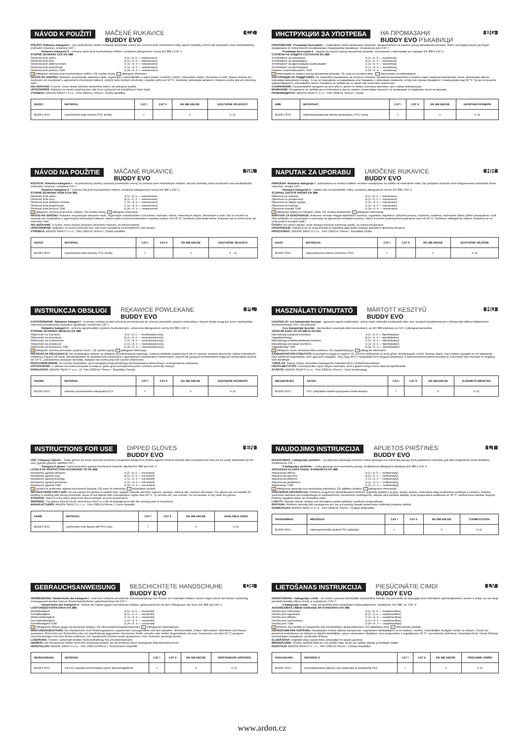NÁVOD K POUŽITÍ MÁČENÉ RUKAVICE
BUDDY EVO CZ
POUŽITÍ: Rukavice kategorie I - jsou jednoduchý osobní ochranný prostředek určený pro ochranu před minimálními riziky, jejichž následky mohou být uživatelem včas předpokládány (zahradní rukavice), označeny CAT I.
Rukavice kategorie II - ochrana rukou proti mechanickým rizikům, označené piktogramem normy EN 388 a CAT II.
STUPNĚ OCHRANY DLE EN 388:
Odolnost proti oděru: A (1—4; X — netestováno) Odolnost proti řezu: B (1—5; X — netestováno) Odolnost proti dalšímu trhání: C (1—4; X — netestováno) Odolnost proti propíchnutí: D (1—4; X — netestováno) Odolnost proti prořezu TDM: E (A—F; X — netestováno)
✋ piktogram ochrana proti mechanickým rizikům; CE značka shody; i piktogram informace
NÁVOD NA ÚDRŽBU: Rukavice nevystavujte sálavému teplu, organickým rozpouštědlům a jejich parám, mazivům, tukům, minerálním olejům, žíravinám a vodě. Nejsou vhodné pro svařování ani manipulaci s agresivními chemickými látkami, ostrými nebo horkými předměty o teplotě vyšší než 50 °C. Nečistoty odstraňujte kartáčem. Rukavice nelze prát ani chemicky čistit.
SKLADOVÁNÍ: V suchu, mimo dosah přímého slunečního záření, při pokojové teplotě.
UPOZORNĚNÍ: Rukavice se nesmí používat tam, kde hrozí zachycení do pohyblivých částí strojů.
VÝROBCE: ARDON SAFETY s.r.o., Tržní 2902/14, Přerov I, Česká republika
| NÁZEV | MATERIÁL | CAT I | CAT II | EN 388 ABCDE | DOSTUPNÉ VELIKOSTI |
| --- | --- | --- | --- | --- | --- |
| BUDDY EVO | nylon/bavlna úplet máčený PVC terčíky | ✓ | | X | 6–11 |
NÁVOD NA POUŽITIE MÁČANÉ RUKAVICE
BUDDY EVO SK
POUŽITIE: Rukavice kategórie I – sú jednoduchý osobný ochranný prostriedok určený na ochranu pred minimálnymi rizikami, ktorých následky môže používateľ včas predpokladať (záhradné rukavice), označené CAT I.
Rukavice kategórie II – ochrana rúk proti mechanickým rizikám, označené piktogramom normy EN 388 a CAT II.
STUPNE OCHRANY PODĽA EN 388:
Odolnosť proti oderu: A (1—4; X — netestované) Odolnosť proti rezu: B (1—5; X — netestované) Odolnosť proti ďalšiemu trhaniu: C (1—4; X — netestované) Odolnosť proti prepichnutiu: D (1—4; X — netestované) Odolnosť proti prerezu TDM: E (A—F; X — netestované)
✋ piktogram ochrana proti mech. rizikám; CE značka zhody; i piktogram informácie
NÁVOD NA ÚDRŽBU: Rukavice nevystavujte sálavému teplu, organickým rozpúšťadlám a ich parám, mazivám, tukom, minerálnym olejom, žieravinám a vode. Nie sú vhodné na zváranie ani manipuláciu s agresívnymi chemickými látkami, ostrými alebo horúcimi predmetmi s teplotou vyššou než 50 °C. Nečistoty odstraňujte kefou. Rukavice nie je možné prať ani chemicky čistiť.
SKLADOVANIE: V suchu, mimo dosahu priameho slnečného žiarenia, pri izbovej teplote.
UPOZORNENIE: Rukavice sa nesmú používať tam, kde hrozí zachytenie do pohyblivých častí strojov.
VÝROBCA: ARDON SAFETY s.r.o., Tržní 2902/14, Přerov I, Česká republika
| NÁZOV | MATERIÁL | CAT I | CAT II | EN 388 ABCDE | DOSTUPNÉ VEĽKOSTI |
| --- | --- | --- | --- | --- | --- |
| BUDDY EVO | nylon/bavlna úplet máčaný, PVC terčíky | ✓ | | X | 6 – 11 |
INSTRUKCJA OBSŁUGI RĘKAWICE POWLEKANE
BUDDY EVO PL
ZASTOSOWANIE: Rękawice kategorii I - to prosty osobisty środek ochronny przeznaczony do ochrony przeciwko ryzykom minimalnym, których skutki mogą być przez użytkownika zawczasu przewidziane (rękawice ogrodowe), oznaczone CAT I.
Rękawice kategorii II - ochrona rąk przeciwko ryzykom mechanicznym, oznaczone piktogramem normy EN 388 i CAT II.
STOPNIE OCHRONY WEDŁUG EN 388:
Odporność na ścieranie: A (1—4; X — niedoświadczony) Odporność na przecięcie: B (1—5; X — niedoświadczony) Odporność na rozdzieranie: C (1—4; X — niedoświadczony) Odporność na przekłucie: D (1—4; X — niedoświadczony) Odporność na przecięcie TDM: E (A—F; X — niedoświadczony)
✋ piktogram ochrona przeciwko ryzykom mech.; CE symbol zgody; i piktogram informacje
INSTRUKCJA PIELĘGNACJI: Nie wystawiajcie rękawic na działanie promieniowania cieplnego, rozpuszczalników organicznych lub ich oparów, smarów, tłuszczów, olejów mineralnych, substancji żrących lub wody. Nieodpowiednie do spawania lub manipulacji z agresywnymi substancjami chemicznymi, ostrymi lub gorącymi przedmiotami mającymi temperaturę wyższą niż 50 °C. Zabrudzenia usuwajcie szczotką. Rękawic nie można prać lub czyścić chemicznie.
PRZECHOWYWANIE: W suchym środowisku, poza zasięgiem bezpośredniego promieniowania słonecznego, w temperaturze pokojowej.
OSTRZEŻENIE: Z rękawic nie wolno korzystać w miejscu, gdzie grozi pochwycenie przez ruchome elementy maszyn.
PRODUCENT: ARDON SAFETY s.r.o., Ul. Tržní 2902/14, Přerov I, Republika Czeska
| NAZWA | MATERIAŁ | CAT I | CAT II | EN 388 ABCDE | DOSTĘPNE ROZMIARY |
| --- | --- | --- | --- | --- | --- |
| BUDDY EVO | dzianina nylon/bawełna nakrapiana PCV | ✓ | | X | 6–11 |
INSTRUCTIONS FOR USE DIPPED GLOVES
BUDDY EVO EN
USE: Category I gloves - These gloves are basic personal protective equipment designed to protect against minimal hazards with consequences that can be easily anticipated by the user (garden gloves), labelled CAT I.
Category II gloves - hand protection against mechanical hazards, labelled EN 388 and CAT II.
LEVELS OF PROTECTION ACCORDING TO EN 388:
Resistance against abrasion: A (1—4; X — not tested) Resistance against cuts: B (1—5; X — not tested) Resistance against tearings: C (1—4; X — not tested) Resistance against punctures: D (1—4; X — not tested) Resistance against TDM: E (A—F; X — not tested)
✋ symbol for protection against mechanical hazards; CE mark of conformity; i information symbol
INSTRUCTIONS FOR CARE: Do not expose the gloves to radiant heat, organic solvents and their vapours, greases, mineral oils, caustics and water. The gloves are not suitable for welding or working with strong chemicals, sharp or hot objects with a temperature higher than 50 °C. To remove dirt, use a brush. Do not launder or dry clean the gloves.
STORAGE: Store in a dry place away from direct sunlight, at room temperature.
WARNING: The gloves should not be used where there is a risk of entanglement with the moving parts of machinery.
MANUFACTURER: ARDON SAFETY s. r. o., Tržní 2902/14 Přerov I, Czech Republic
| NAME | MATERIAL | CAT I | CAT II | EN 388 ABCDE | AVAILABLE SIZES |
| --- | --- | --- | --- | --- | --- |
| BUDDY EVO | nylon/cotton knit dipped with PVC dots | ✓ | | X | 6–11 |
GEBRAUCHSANWEISUNG BESCHICHTETE HANDSCHUHE
BUDDY EVO DE
VERWENDUNG: Handschuhe der Kategorie I - sind eine einfache persönliche Schutzausrüstung zum Schutz vor minimalen Risiken, deren Folgen durch den Nutzer rechtzeitig vorausgesetzt werden können (Gartenhandschuhe), gekennzeichnet mit CAT I.
Handschuhe der Kategorie II - Schutz der Hände gegen mechanische Risiken, gekennzeichnet mit dem Piktogramm der Norm EN 388 und CAT II.
LEISTUNGSSTUFEN NACH EN 388:
Abriebfestigkeit: A (1—4; X — unerprobt) Schnittfestigkeit: B (1—5; X — unerprobt) Weiterreißfestigkeit: C (1—4; X — unerprobt) Durchstichfestigkeit: D (1—4; X — unerprobt) Schnittfestigkeit TDM: E (A—F; X — unerprobt)
✋ Piktogramm Schutz gegen mechanische Risiken; CE Übereinstimmungskennzeichen; i Piktogramm Informationen
WARTUNGSANLEITUNG: Die Handschuhe nicht Strahlungswärme, organischen Lösungsmitteln und den Dämpfen, Schmiermitteln, Fetten, Mineralölen, Ätzmitteln und Wasser aussetzen. Sind nicht zum Schweißen oder zur Handhabung aggressiver chemischer Stoffe, scharfer oder heißer Gegenstände mit einer Temperatur von über 50 °C geeignet. Verschmutzungen mit einer Bürste entfernen. Die Handschuhe können weder gewaschen, noch chemisch gereinigt werden.
LAGERUNG: Trocken, außerhalb direkter Sonnenstrahlung, bei Zimmertemperatur.
HINWEIS: Die Handschuhe dürfen nicht dort verwendet werden, wo ein Erfassen durch bewegliche Maschinenteile droht.
HERSTELLER: ARDON SAFETY s.r.o., Tržní 2902/14 Přerov I, Tschechische Republik
| BEZEICHNUNG | MATERIAL | CAT I | CAT II | EN 388 ABCDE | VERFÜGBARE GRÖSSEN |
| --- | --- | --- | --- | --- | --- |
| BUDDY EVO | mit PVC-Noppen beschichtetes Nylon/ Baumwollgeflecht | ✓ | | X | 6–11 |
ИНСТРУКЦИИ ЗА УПОТРЕБА НА ПРОМАЗАНИ
BUDDY EVO РЪКАВИЦИ BG
ПРИЛОЖЕНИЕ: Ръкавици Категория I - обикновено лично предпазно средство, предназначено за защита срещу минимални рискове, чиито последици могат да бъдат предвидени от потребителя своевременно (градинарски ръкавици), обозначени като CAT I.
Ръкавици Категория II - защита на ръцете срещу механични рискове, обозначени с пиктограма за стандарт EN 388 и CAT II.
СТЕПЕНИ НА ЗАЩИТА СЪГЛАСНО EN 388:
Устойчивост на износване: A (1—4; X — неизпитан) Устойчивост на прорязване: B (1—5; X — неизпитан) Устойчивост на други видове разкъсвания: C (1—4; X — неизпитан) Устойчивост на пробождане: D (1—4; X — неизпитан) Намали съпротивлението TDM: E (A—F; X — неизпитан)
✋ пиктограма за защита срещу механични рискове; CE знак за съответствие ; i пиктограма за информация
ИНСТРУКЦИИ ЗА ПОДДРЪЖКА: Не излагайте ръкавиците на лъчиста топлина, органични разтворители и техните пари, смазочни материали, греси, минерални масла, корозивни материали и вода. Те не са подходящи за заваряване или боравене с агресивни химикали, остри или горещи предмети с температура над 50 °C. За да отстраните замърсяванията, използвайте четка. Ръкавици не трябва да се перат или почистват химически.
СЪХРАНЕНИЕ: Съхранявайте продукта на сухо място, далеч от пряка слънчева светлина, при стайна температура.
ВНИМАНИЕ: Ръкавиците не трябва да се използват в места, където съществува опасност от захващане от подвижни части на машини.
ПРОИЗВОДИТЕЛ: ARDON SAFETY s.r.o., Tržní 2902/14, Přerov I, Чехия
| ИМЕ | МАТЕРИАЛ | CAT I | CAT II | EN 388 ABCDE | НАЛИЧНИ РАЗМЕРИ |
| --- | --- | --- | --- | --- | --- |
| BUDDY EVO | найлонова/памучна плетка промазана с PVC пъпки | ✓ | | X | 6–11 |
NAPUTAK ZA UPORABU UMOČENE RUKAVICE
BUDDY EVO HR
PRIMJENA: Rukavice kategorije I - jednostavno su osobno zaštitno sredstvo namijenjeno za zaštitu od minimalnih rizika, čije posljedice korisnik može blagovremeno predviđati (vrtne rukavice), oznaka CAT I.
Rukavice kategorije II - zaštita ruku od mehaničkih rizika, označene piktogramom norme EN 388 i CAT II.
STUPANJ ZAŠTITE PREMA EN 388:
Otpornost na habanje: A (1—4; X — nepokušan) Otpornost na presijecanje: B (1—5; X — nepokušan) Otpornost na daljnje trganje: C (1—4; X — nepokušan) Otpornost na bušenje: D (1—4; X — nepokušan) Otpornost smanjiti TDM: E (A—F; X — nepokušan)
✋ piktogram zaštita na mehanič. rizika; CE oznaka sukladnosti; i piktogram informacije
NAPUTAK ZA ODRŽAVANJE: Rukavice nemojte izlagati toplinskom zračenju, organskim otapalima i njihovim parama, mazivima, mastima, mineralnim uljima, jetkim preparatima i vodi. Nisu prikladne za zavarivanje ni rukovanje sa agresivnim kemijskim tvarima, oštrim ili vrućim predmetima temperature veće od 50 °C. Nečistoću otklanjati sa četkom. Rukavice se ne smiju prati ni kemijski čistiti.
ČUVATI: Na suhom mjestu, izvan dosega izravnog sunčevog svjetla, na sobnoj temperaturi.
UPOZORENJE: Rukavice se ne smiju koristiti na mjestima gdje prijeti hvatanje pokretnim dijelovima strojeva.
PROIZVOĐAČ: ARDON SAFETY s.r.o., Tržní 2902/14, Přerov I, Republika Češka
| NAZIV | MATERIJAL | CAT I | CAT II | EN 388 ABCDE | DOSTUPNE VELIČINE |
| --- | --- | --- | --- | --- | --- |
| BUDDY EVO | najlon/pamučno pletivo umočeno u PVC | ✓ | | X | 6–11 |
HASZNÁLATI ÚTMUTATÓ MÁRTOTT KESZTYŰ
BUDDY EVO HU
HASZNÁLAT: I-es kategóriájú kesztyű - egyszerű egyéni védőeszköz, amely olyan minimális kockázatok ellen véd, amelyek következményét a felhasználó időben feltételezheti (kertészkesztyű), CAT I-es jelzéssel.
II-es kategóriájú kesztyű - mechanikus veszélyek elleni kézvédelem, az EN 388 szabvány és CAT II piktogrammal jelölve.
VÉDELMI SZINT AZ EN 388 ALAPJÁN:
Ellenállóság kopással szemben: A (1—4; X — kipróbálatlan) Vágásbiztonság: B (1—5; X — kipróbálatlan) Ellenállóság továbbszakítással szemben: C (1—4; X — kipróbálatlan) Ellenállóság szúrással szemben: D (1—4; X — kipróbálatlan) Vágásállóság TDM: E (A—F; X — kipróbálatlan)
✋ piktogram mech. kockázat elleni védelem; CE megfelelőség jel; i piktogram információ
KARBANTARTÁSI ÚTMUTATÓ: A kesztyűt ne tegye ki sugárzó hő, szerves oldószerek és azok gőzei, kenőanyagok, zsírok, ásványi olajok, maró hatású anyagok és víz hatásának. Nem alkalmas hegesztésre, sem agresszív anyagok , éles vagy 50°C-t meghaladó forró tárgyak kezelésére. A szennyeződést kefével távolítsa el. A kesztyűt nem mosható és vegyileg nem tisztítható.
TÁROLÁS: Száraz helyen, közvetlen napsugárzás hatásától távol, szobahőmérsékleten.
FIGYELMEZTETÉS: A kesztyűt tilos olyan helyen használni, ahol a gépek mozgó részei által becsípődhetnek.
GYÁRTÓ: ARDON SAFETY s.r.o., Tržní 2902/14, Přerov I, Cseh Köztársaság
| MEGNEVEZÉS | ANYAG | CAT I | CAT II | EN 388 ABCDE | ELÉRHETŐ MÉRETEK |
| --- | --- | --- | --- | --- | --- |
| BUDDY EVO | PVC pöttyökkel mártott nylon/pamut kötött kesztyű | ✓ | | X | 6–11 |
NAUDOJIMO INSTRUKCIJA APLIETOS PIRŠTINĖS
BUDDY EVO LT
NAUDOJIMAS: I kategorijos pirštinės - yra paprasta apsaugos priemonė skirta apsaugai nuo minimalių pavojų, kurių pasekmes vartotojas gali laiku prognozuoti (sodo pirštinės), ženklinamos CAT I.
II kategorijos pirštinės – rankų apsauga nuo mechaninių pavojų, ženklinamos piktograma standartų EN 388 ir CAT II.
APSAUGOS KLASĖS PAGAL STANDARTĄ EN 388:
Atsparumas dilimui: A (1—4; X — neišbandytų) Atsparumas pjovimui: B (1—5; X — neišbandytų) Atsparumas plėšimui: C (1—4; X — neišbandytų) Atsparumas pradūrimui: D (1—4; X — neišbandytų) Atsparumas TDM: E (A—F; X — neišbandytų)
✋ piktograma apsauga nuo mechaninių pažeidimų; CE atitikties ženklas; i piktograma informacija
PRIEŽIŪROS INSTRUKCIJA: Pirštines saugoti nuo spinduliuojamo šilumos, organinių tirpiklių ir jų garų, tepalų, riebalų, mineralinių aliejų ėsdinančių medžiagų ir vandens. Netinka suvirinimo darbams nei manipuliacijai su ėsdinančiomis cheminėmis medžiagomis, aštriais arba karštais daiktais, kurių temperatūra aukštesnė už 50 °C. Nešvarumus šalinkite šepečiu. Pirštinių negalima plauti nei chemiškai valyti.
LAIKYTI: Sausoje vietoje, atokiau nuo tiesioginių saulės spindulių, kambario temperatūroje.
PASTABA: Pirštinės neturėtų būti naudojamos ten, kur yra pavojus įtraukti judančiomis mašininių įrengimų dalimis.
GAMINTOJAS: ARDON SAFETY s.r.o., Tržní 2902/14, Přerov I, Čekijos Respublika
| PAVADINIMAS | MEDŽIAGA | CAT I | CAT II | EN 388 ABCDE | TURIMI DYDŽIAI |
| --- | --- | --- | --- | --- | --- |
| BUDDY EVO | nailonas/medvilnė aplieta PVC taškeliais | ✓ | | X | 6–11 |
LIETOŠANAS INSTRUKCIJA PIESŪCINĀTIE CIMDI
BUDDY EVO LV
IZMANTOŠANA: I kategorijas cimdi – šie cimdi ir pamata individuālās aizsardzības līdzekļi, kas paredzēti, lai aizsargātu pret minimāliem apdraudējumiem, kuriem ir sekas, ko var viegli paredzēt lietotājs (dārza cimdi) ar marķējumu "CAT I".
II kategorijas cimdi — roku aizsardzība pret mehāniskiem apdraudējumiem, marķējums "EN 388" un "CAT II".
AIZSARDZĪBAS LĪMEŅI SASKAŅĀ AR STANDARTU EN 388:
Izturība pret noberšanu: A (1—4; X — nepārbaudītas) Izturība pret iegriešanu: B (1—5; X — nepārbaudītas) Izturība pret plīšanu: C (1—4; X — nepārbaudītas) Izturība pret caurduršanu: D (1—4; X — nepārbaudītas) Izturība pret TDM: E (A—F; X — nepārbaudītas)
✋ simbols, kas norāda uz aizsardzību pret mehāniskiem apdraudējumiem; CE atbilstības zīme; i informācijas simbols
NORĀDĪJUMI PAR KOPŠANU: Nepakļaujiet cimdus siltuma starojumam, organiskiem šķīdinātājiem un to tvaikiem, ziedēm, minerāleļļām, kodīgām vielām un ūdenim. Cimdi nav piemēroti metināšanai vai darbam ar stiprām ķimikālijām, asiem vai karstiem objektiem, kuru temperatūra ir augstāka par 50 °C. Lai noņemtu netīrumus, izmantojiet birsti. Cimdu tīrīšanai neizmantojiet mazgāšanu vai ķīmisko tīrīšanu.
GLABĀŠANA: Uzglabāt vēsā, sausā vietā, aizsargājot no saules gaismas.
BRĪDINĀJUMS: Cimdus nedrīkst lietot tur, kur pastāv risks, ka tie var iepīties iekārtā ar kustīgām daļām.
RAŽOTĀJS: ARDON SAFETY s. r. o., Tržní 2902/14 Přerov I, Čehijas Republika
| NOSAUKUMS | MATERIĀLS | CAT I | CAT II | EN 388 ABCDE | PIEEJAMIE IZMĒRI |
| --- | --- | --- | --- | --- | --- |
| BUDDY EVO | neilona/kokvilnas adījums, kas samērcēts ar punktveida PVC | ✓ | | X | 6–11 |
www.ardon.cz